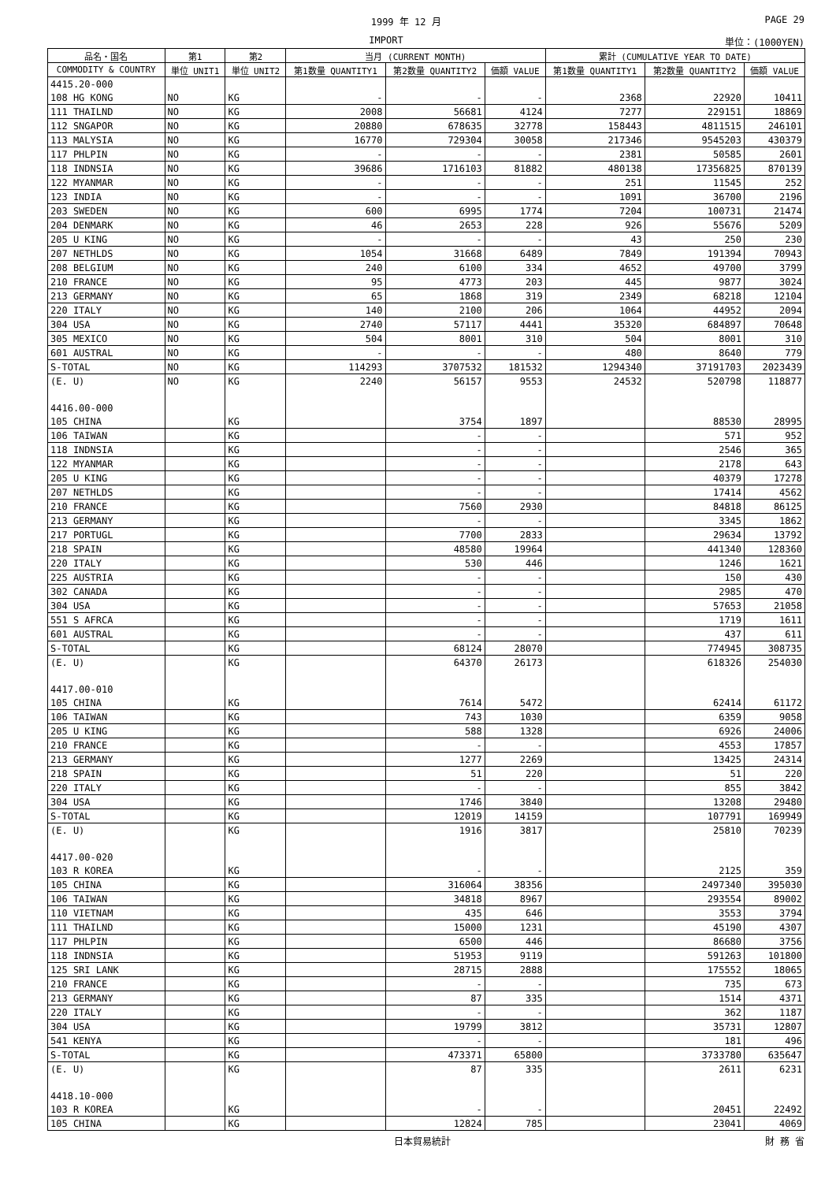1999 年 12 月 PAGE 29
IMPORT 単位：(1000YEN)
| 品名・国名 | 第1 | 第2 | 当月 (CURRENT MONTH) | | | 累計 (CUMULATIVE YEAR TO DATE) | | |
| --- | --- | --- | --- | --- | --- | --- | --- | --- |
| COMMODITY & COUNTRY | 単位 UNIT1 | 単位 UNIT2 | 第1数量 QUANTITY1 | 第2数量 QUANTITY2 | 価額 VALUE | 第1数量 QUANTITY1 | 第2数量 QUANTITY2 | 価額 VALUE |
| 4415.20-000 | | | | | | | | |
| 108 HG KONG | NO | KG | - | - | - | 2368 | 22920 | 10411 |
| 111 THAILND | NO | KG | 2008 | 56681 | 4124 | 7277 | 229151 | 18869 |
| 112 SNGAPOR | NO | KG | 20880 | 678635 | 32778 | 158443 | 4811515 | 246101 |
| 113 MALYSIA | NO | KG | 16770 | 729304 | 30058 | 217346 | 9545203 | 430379 |
| 117 PHLPIN | NO | KG | - | - | - | 2381 | 50585 | 2601 |
| 118 INDNSIA | NO | KG | 39686 | 1716103 | 81882 | 480138 | 17356825 | 870139 |
| 122 MYANMAR | NO | KG | - | - | - | 251 | 11545 | 252 |
| 123 INDIA | NO | KG | - | - | - | 1091 | 36700 | 2196 |
| 203 SWEDEN | NO | KG | 600 | 6995 | 1774 | 7204 | 100731 | 21474 |
| 204 DENMARK | NO | KG | 46 | 2653 | 228 | 926 | 55676 | 5209 |
| 205 U KING | NO | KG | - | - | - | 43 | 250 | 230 |
| 207 NETHLDS | NO | KG | 1054 | 31668 | 6489 | 7849 | 191394 | 70943 |
| 208 BELGIUM | NO | KG | 240 | 6100 | 334 | 4652 | 49700 | 3799 |
| 210 FRANCE | NO | KG | 95 | 4773 | 203 | 445 | 9877 | 3024 |
| 213 GERMANY | NO | KG | 65 | 1868 | 319 | 2349 | 68218 | 12104 |
| 220 ITALY | NO | KG | 140 | 2100 | 206 | 1064 | 44952 | 2094 |
| 304 USA | NO | KG | 2740 | 57117 | 4441 | 35320 | 684897 | 70648 |
| 305 MEXICO | NO | KG | 504 | 8001 | 310 | 504 | 8001 | 310 |
| 601 AUSTRAL | NO | KG | - | - | - | 480 | 8640 | 779 |
| S-TOTAL | NO | KG | 114293 | 3707532 | 181532 | 1294340 | 37191703 | 2023439 |
| (E. U) | NO | KG | 2240 | 56157 | 9553 | 24532 | 520798 | 118877 |
| 4416.00-000 | | | | | | | | |
| 105 CHINA | | KG | | 3754 | 1897 | | 88530 | 28995 |
| 106 TAIWAN | | KG | | - | - | | 571 | 952 |
| 118 INDNSIA | | KG | | - | - | | 2546 | 365 |
| 122 MYANMAR | | KG | | - | - | | 2178 | 643 |
| 205 U KING | | KG | | - | - | | 40379 | 17278 |
| 207 NETHLDS | | KG | | - | - | | 17414 | 4562 |
| 210 FRANCE | | KG | | 7560 | 2930 | | 84818 | 86125 |
| 213 GERMANY | | KG | | - | - | | 3345 | 1862 |
| 217 PORTUGL | | KG | | 7700 | 2833 | | 29634 | 13792 |
| 218 SPAIN | | KG | | 48580 | 19964 | | 441340 | 128360 |
| 220 ITALY | | KG | | 530 | 446 | | 1246 | 1621 |
| 225 AUSTRIA | | KG | | - | - | | 150 | 430 |
| 302 CANADA | | KG | | - | - | | 2985 | 470 |
| 304 USA | | KG | | - | - | | 57653 | 21058 |
| 551 S AFRCA | | KG | | - | - | | 1719 | 1611 |
| 601 AUSTRAL | | KG | | - | - | | 437 | 611 |
| S-TOTAL | | KG | | 68124 | 28070 | | 774945 | 308735 |
| (E. U) | | KG | | 64370 | 26173 | | 618326 | 254030 |
| 4417.00-010 | | | | | | | | |
| 105 CHINA | | KG | | 7614 | 5472 | | 62414 | 61172 |
| 106 TAIWAN | | KG | | 743 | 1030 | | 6359 | 9058 |
| 205 U KING | | KG | | 588 | 1328 | | 6926 | 24006 |
| 210 FRANCE | | KG | | - | - | | 4553 | 17857 |
| 213 GERMANY | | KG | | 1277 | 2269 | | 13425 | 24314 |
| 218 SPAIN | | KG | | 51 | 220 | | 51 | 220 |
| 220 ITALY | | KG | | - | - | | 855 | 3842 |
| 304 USA | | KG | | 1746 | 3840 | | 13208 | 29480 |
| S-TOTAL | | KG | | 12019 | 14159 | | 107791 | 169949 |
| (E. U) | | KG | | 1916 | 3817 | | 25810 | 70239 |
| 4417.00-020 | | | | | | | | |
| 103 R KOREA | | KG | | - | - | | 2125 | 359 |
| 105 CHINA | | KG | | 316064 | 38356 | | 2497340 | 395030 |
| 106 TAIWAN | | KG | | 34818 | 8967 | | 293554 | 89002 |
| 110 VIETNAM | | KG | | 435 | 646 | | 3553 | 3794 |
| 111 THAILND | | KG | | 15000 | 1231 | | 45190 | 4307 |
| 117 PHLPIN | | KG | | 6500 | 446 | | 86680 | 3756 |
| 118 INDNSIA | | KG | | 51953 | 9119 | | 591263 | 101800 |
| 125 SRI LANK | | KG | | 28715 | 2888 | | 175552 | 18065 |
| 210 FRANCE | | KG | | - | - | | 735 | 673 |
| 213 GERMANY | | KG | | 87 | 335 | | 1514 | 4371 |
| 220 ITALY | | KG | | - | - | | 362 | 1187 |
| 304 USA | | KG | | 19799 | 3812 | | 35731 | 12807 |
| 541 KENYA | | KG | | - | - | | 181 | 496 |
| S-TOTAL | | KG | | 473371 | 65800 | | 3733780 | 635647 |
| (E. U) | | KG | | 87 | 335 | | 2611 | 6231 |
| 4418.10-000 | | | | | | | | |
| 103 R KOREA | | KG | | - | - | | 20451 | 22492 |
| 105 CHINA | | KG | | 12824 | 785 | | 23041 | 4069 |
日本貿易統計 財 務 省